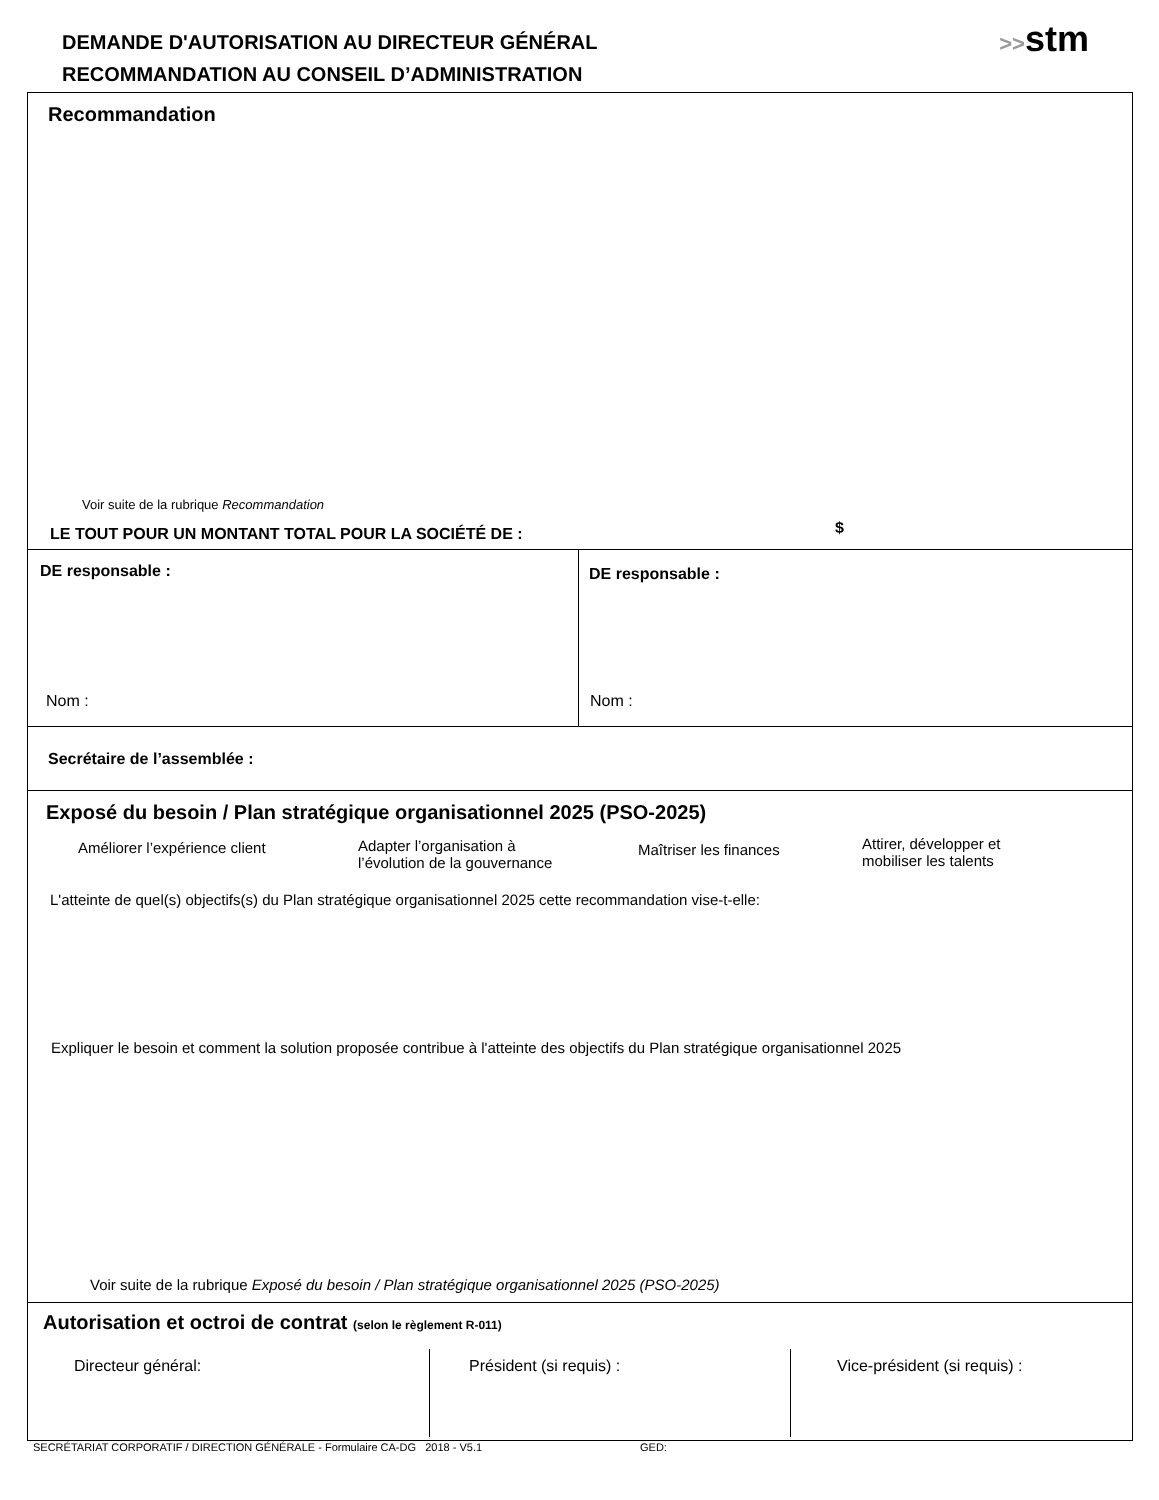DEMANDE D'AUTORISATION AU DIRECTEUR GÉNÉRAL
RECOMMANDATION AU CONSEIL D’ADMINISTRATION
>>stm
Recommandation
Voir suite de la rubrique Recommandation
LE TOUT POUR UN MONTANT TOTAL POUR LA SOCIÉTÉ DE : $
DE responsable :
Nom :
DE responsable :
Nom :
Secrétaire de l’assemblée :
Exposé du besoin / Plan stratégique organisationnel 2025 (PSO-2025)
Améliorer l’expérience client
Adapter l’organisation à
l’évolution de la gouvernance
Maîtriser les finances
Attirer, développer et
mobiliser les talents
L'atteinte de quel(s) objectifs(s) du Plan stratégique organisationnel 2025 cette recommandation vise-t-elle:
Expliquer le besoin et comment la solution proposée contribue à l'atteinte des objectifs du Plan stratégique organisationnel 2025
Voir suite de la rubrique Exposé du besoin / Plan stratégique organisationnel 2025 (PSO-2025)
Autorisation et octroi de contrat (selon le règlement R-011)
Directeur général: Président (si requis) : Vice-président (si requis) :
SECRÉTARIAT CORPORATIF / DIRECTION GÉNÉRALE - Formulaire CA-DG 2018 - V5.1 GED: